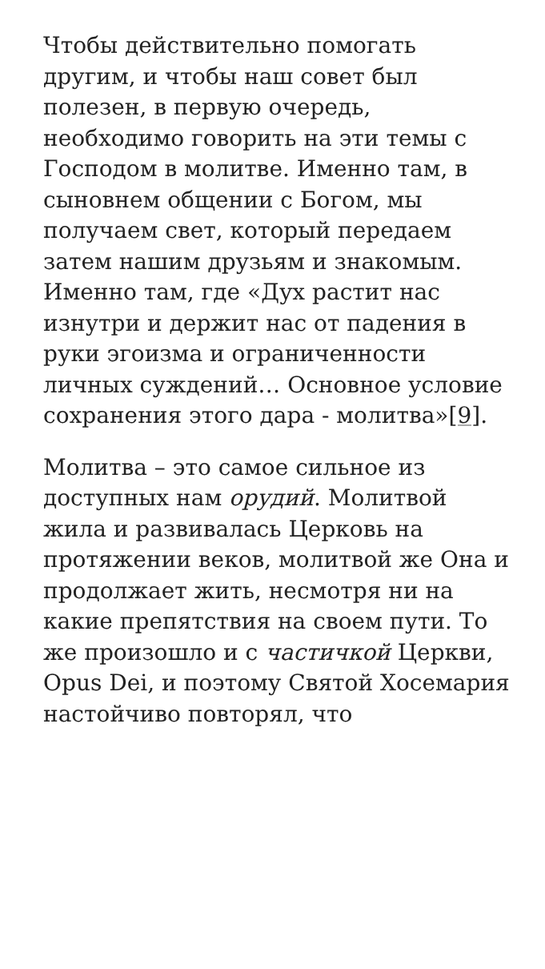Чтобы действительно помогать другим, и чтобы наш совет был полезен, в первую очередь, необходимо говорить на эти темы с Господом в молитве. Именно там, в сыновнем общении с Богом, мы получаем свет, который передаем затем нашим друзьям и знакомым. Именно там, где «Дух растит нас изнутри и держит нас от падения в руки эгоизма и ограниченности личных суждений… Основное условие сохранения этого дара - молитва»[9].
Молитва – это самое сильное из доступных нам орудий. Молитвой жила и развивалась Церковь на протяжении веков, молитвой же Она и продолжает жить, несмотря ни на какие препятствия на своем пути. То же произошло и с частичкой Церкви, Opus Dei, и поэтому Святой Хосемария настойчиво повторял, что